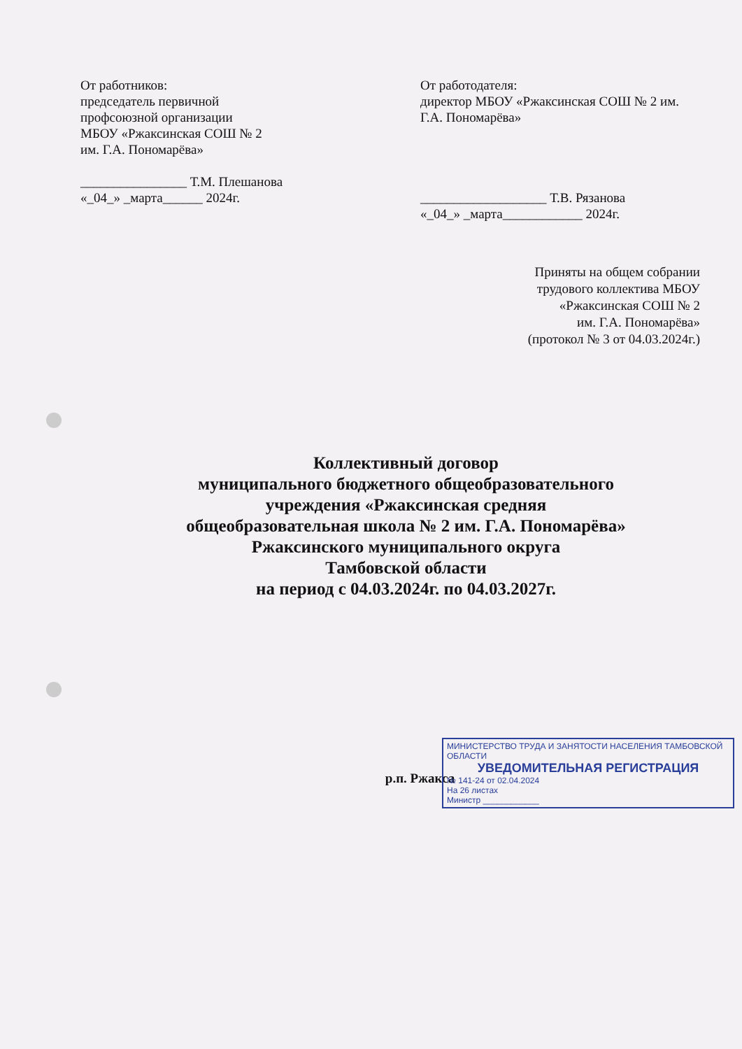От работников:
председатель первичной профсоюзной организации
МБОУ «Ржаксинская СОШ № 2
им. Г.А. Пономарёва»
________________ Т.М. Плешанова
«_04_» _марта______ 2024г.
От работодателя:
директор МБОУ «Ржаксинская СОШ № 2 им. Г.А. Пономарёва»
___________________ Т.В. Рязанова
«_04_» _марта____________ 2024г.
Приняты на общем собрании
трудового коллектива МБОУ
«Ржаксинская СОШ № 2
им. Г.А. Пономарёва»
(протокол № 3 от 04.03.2024г.)
Коллективный договор
муниципального бюджетного общеобразовательного
учреждения «Ржаксинская средняя
общеобразовательная школа № 2 им. Г.А. Пономарёва»
Ржаксинского муниципального округа
Тамбовской области
на период с 04.03.2024г. по 04.03.2027г.
МИНИСТЕРСТВО ТРУДА И ЗАНЯТОСТИ НАСЕЛЕНИЯ ТАМБОВСКОЙ ОБЛАСТИ
УВЕДОМИТЕЛЬНАЯ РЕГИСТРАЦИЯ
№ 141-24 от 02.04.2024
На 26 листах
Министр ____________
р.п. Ржакса